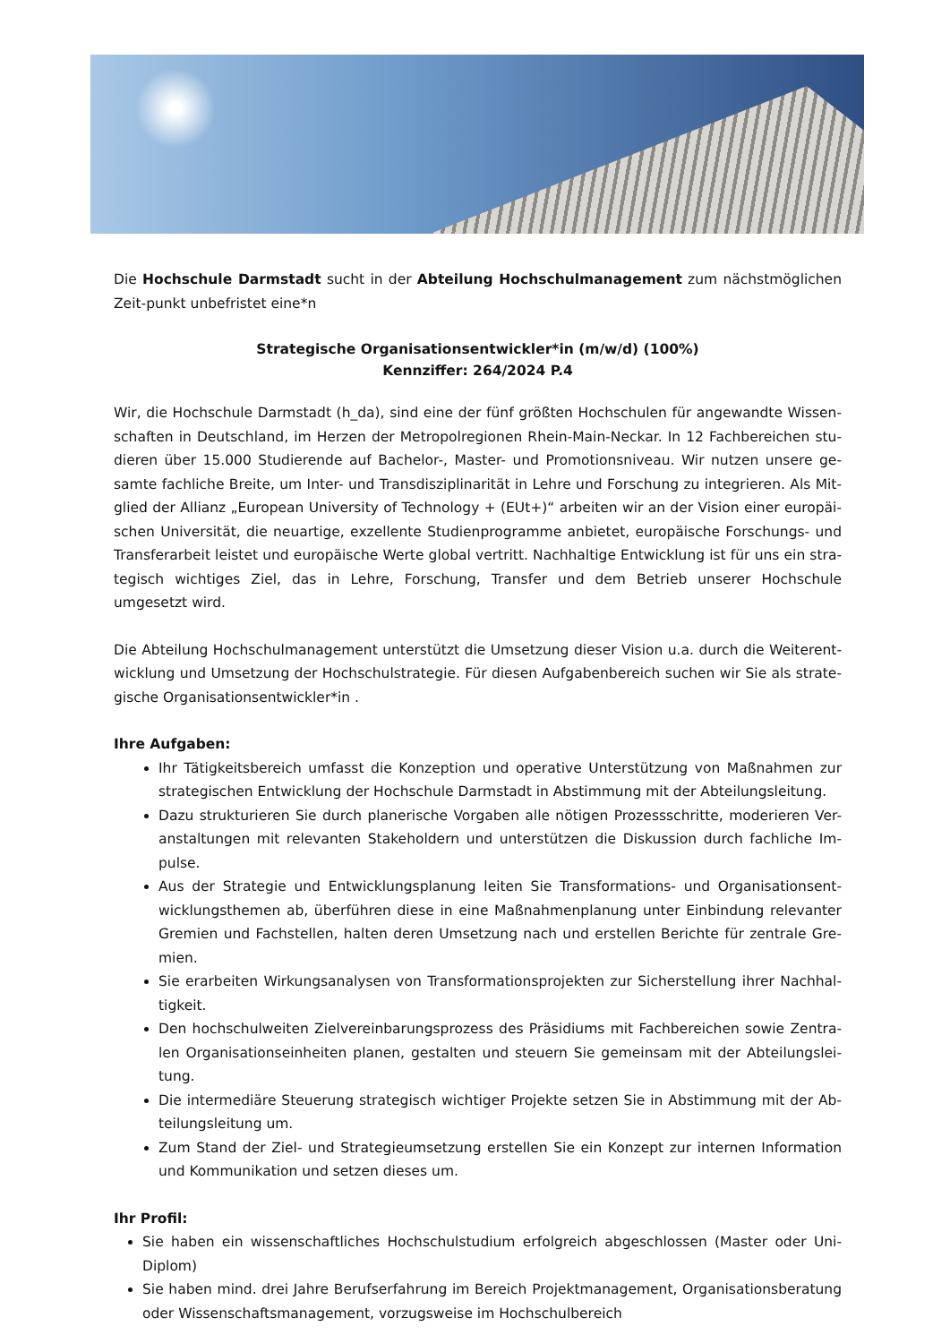Die Hochschule Darmstadt sucht in der Abteilung Hochschulmanagement zum nächstmöglichen Zeit-punkt unbefristet eine*n
Strategische Organisationsentwickler*in (m/w/d) (100%)
Kennziffer: 264/2024 P.4
Wir, die Hochschule Darmstadt (h_da), sind eine der fünf größten Hochschulen für angewandte Wissen-schaften in Deutschland, im Herzen der Metropolregionen Rhein-Main-Neckar. In 12 Fachbereichen stu-dieren über 15.000 Studierende auf Bachelor-, Master- und Promotionsniveau. Wir nutzen unsere ge-samte fachliche Breite, um Inter- und Transdisziplinarität in Lehre und Forschung zu integrieren. Als Mit-glied der Allianz „European University of Technology + (EUt+)“ arbeiten wir an der Vision einer europäi-schen Universität, die neuartige, exzellente Studienprogramme anbietet, europäische Forschungs- und Transferarbeit leistet und europäische Werte global vertritt. Nachhaltige Entwicklung ist für uns ein stra-tegisch wichtiges Ziel, das in Lehre, Forschung, Transfer und dem Betrieb unserer Hochschule umgesetzt wird.
Die Abteilung Hochschulmanagement unterstützt die Umsetzung dieser Vision u.a. durch die Weiterent-wicklung und Umsetzung der Hochschulstrategie. Für diesen Aufgabenbereich suchen wir Sie als strate-gische Organisationsentwickler*in .
Ihre Aufgaben:
Ihr Tätigkeitsbereich umfasst die Konzeption und operative Unterstützung von Maßnahmen zur strategischen Entwicklung der Hochschule Darmstadt in Abstimmung mit der Abteilungsleitung.
Dazu strukturieren Sie durch planerische Vorgaben alle nötigen Prozessschritte, moderieren Ver-anstaltungen mit relevanten Stakeholdern und unterstützen die Diskussion durch fachliche Im-pulse.
Aus der Strategie und Entwicklungsplanung leiten Sie Transformations- und Organisationsent-wicklungsthemen ab, überführen diese in eine Maßnahmenplanung unter Einbindung relevanter Gremien und Fachstellen, halten deren Umsetzung nach und erstellen Berichte für zentrale Gre-mien.
Sie erarbeiten Wirkungsanalysen von Transformationsprojekten zur Sicherstellung ihrer Nachhal-tigkeit.
Den hochschulweiten Zielvereinbarungsprozess des Präsidiums mit Fachbereichen sowie Zentra-len Organisationseinheiten planen, gestalten und steuern Sie gemeinsam mit der Abteilungslei-tung.
Die intermediäre Steuerung strategisch wichtiger Projekte setzen Sie in Abstimmung mit der Ab-teilungsleitung um.
Zum Stand der Ziel- und Strategieumsetzung erstellen Sie ein Konzept zur internen Information und Kommunikation und setzen dieses um.
Ihr Profil:
Sie haben ein wissenschaftliches Hochschulstudium erfolgreich abgeschlossen (Master oder Uni-Diplom)
Sie haben mind. drei Jahre Berufserfahrung im Bereich Projektmanagement, Organisationsberatung oder Wissenschaftsmanagement, vorzugsweise im Hochschulbereich